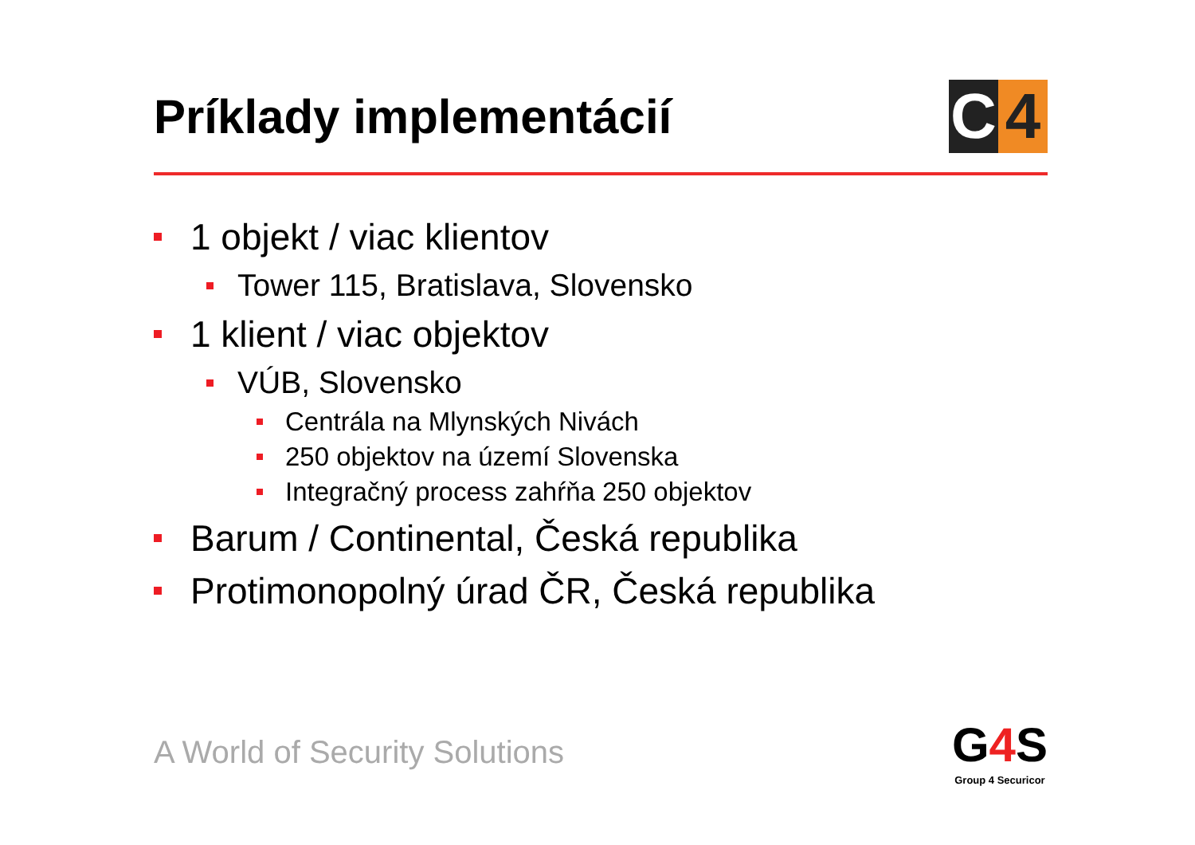Príklady implementácií
C 4
1 objekt / viac klientov
Tower 115, Bratislava, Slovensko
1 klient / viac objektov
VÚB, Slovensko
Centrála na Mlynských Nivách
250 objektov na území Slovenska
Integračný process zahŕňa 250 objektov
Barum / Continental, Česká republika
Protimonopolný úrad ČR, Česká republika
A World of Security Solutions
G4 S
Group 4 Securicor